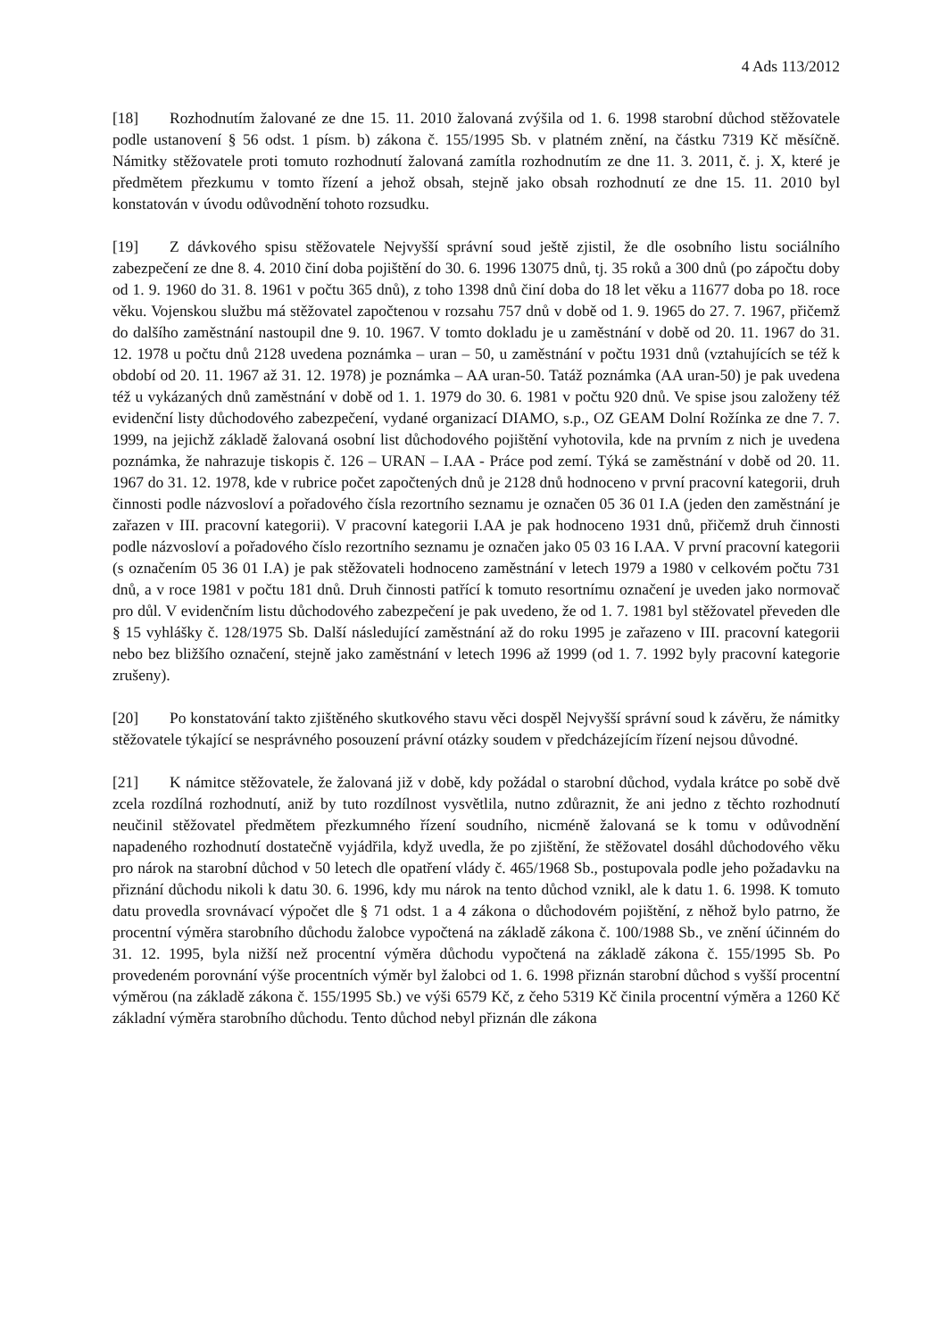4 Ads 113/2012
[18] Rozhodnutím žalované ze dne 15. 11. 2010 žalovaná zvýšila od 1. 6. 1998 starobní důchod stěžovatele podle ustanovení § 56 odst. 1 písm. b) zákona č. 155/1995 Sb. v platném znění, na částku 7319 Kč měsíčně. Námitky stěžovatele proti tomuto rozhodnutí žalovaná zamítla rozhodnutím ze dne 11. 3. 2011, č. j. X, které je předmětem přezkumu v tomto řízení a jehož obsah, stejně jako obsah rozhodnutí ze dne 15. 11. 2010 byl konstatován v úvodu odůvodnění tohoto rozsudku.
[19] Z dávkového spisu stěžovatele Nejvyšší správní soud ještě zjistil, že dle osobního listu sociálního zabezpečení ze dne 8. 4. 2010 činí doba pojištění do 30. 6. 1996 13075 dnů, tj. 35 roků a 300 dnů (po zápočtu doby od 1. 9. 1960 do 31. 8. 1961 v počtu 365 dnů), z toho 1398 dnů činí doba do 18 let věku a 11677 doba po 18. roce věku. Vojenskou službu má stěžovatel započtenou v rozsahu 757 dnů v době od 1. 9. 1965 do 27. 7. 1967, přičemž do dalšího zaměstnání nastoupil dne 9. 10. 1967. V tomto dokladu je u zaměstnání v době od 20. 11. 1967 do 31. 12. 1978 u počtu dnů 2128 uvedena poznámka – uran – 50, u zaměstnání v počtu 1931 dnů (vztahujících se též k období od 20. 11. 1967 až 31. 12. 1978) je poznámka – AA uran-50. Tatáž poznámka (AA uran-50) je pak uvedena též u vykázaných dnů zaměstnání v době od 1. 1. 1979 do 30. 6. 1981 v počtu 920 dnů. Ve spise jsou založeny též evidenční listy důchodového zabezpečení, vydané organizací DIAMO, s.p., OZ GEAM Dolní Rožínka ze dne 7. 7. 1999, na jejichž základě žalovaná osobní list důchodového pojištění vyhotovila, kde na prvním z nich je uvedena poznámka, že nahrazuje tiskopis č. 126 – URAN – I.AA - Práce pod zemí. Týká se zaměstnání v době od 20. 11. 1967 do 31. 12. 1978, kde v rubrice počet započtených dnů je 2128 dnů hodnoceno v první pracovní kategorii, druh činnosti podle názvosloví a pořadového čísla rezortního seznamu je označen 05 36 01 I.A (jeden den zaměstnání je zařazen v III. pracovní kategorii). V pracovní kategorii I.AA je pak hodnoceno 1931 dnů, přičemž druh činnosti podle názvosloví a pořadového číslo rezortního seznamu je označen jako 05 03 16 I.AA. V první pracovní kategorii (s označením 05 36 01 I.A) je pak stěžovateli hodnoceno zaměstnání v letech 1979 a 1980 v celkovém počtu 731 dnů, a v roce 1981 v počtu 181 dnů. Druh činnosti patřící k tomuto resortnímu označení je uveden jako normovač pro důl. V evidenčním listu důchodového zabezpečení je pak uvedeno, že od 1. 7. 1981 byl stěžovatel převeden dle § 15 vyhlášky č. 128/1975 Sb. Další následující zaměstnání až do roku 1995 je zařazeno v III. pracovní kategorii nebo bez bližšího označení, stejně jako zaměstnání v letech 1996 až 1999 (od 1. 7. 1992 byly pracovní kategorie zrušeny).
[20] Po konstatování takto zjištěného skutkového stavu věci dospěl Nejvyšší správní soud k závěru, že námitky stěžovatele týkající se nesprávného posouzení právní otázky soudem v předcházejícím řízení nejsou důvodné.
[21] K námitce stěžovatele, že žalovaná již v době, kdy požádal o starobní důchod, vydala krátce po sobě dvě zcela rozdílná rozhodnutí, aniž by tuto rozdílnost vysvětlila, nutno zdůraznit, že ani jedno z těchto rozhodnutí neučinil stěžovatel předmětem přezkumného řízení soudního, nicméně žalovaná se k tomu v odůvodnění napadeného rozhodnutí dostatečně vyjádřila, když uvedla, že po zjištění, že stěžovatel dosáhl důchodového věku pro nárok na starobní důchod v 50 letech dle opatření vlády č. 465/1968 Sb., postupovala podle jeho požadavku na přiznání důchodu nikoli k datu 30. 6. 1996, kdy mu nárok na tento důchod vznikl, ale k datu 1. 6. 1998. K tomuto datu provedla srovnávací výpočet dle § 71 odst. 1 a 4 zákona o důchodovém pojištění, z něhož bylo patrno, že procentní výměra starobního důchodu žalobce vypočtená na základě zákona č. 100/1988 Sb., ve znění účinném do 31. 12. 1995, byla nižší než procentní výměra důchodu vypočtená na základě zákona č. 155/1995 Sb. Po provedeném porovnání výše procentních výměr byl žalobci od 1. 6. 1998 přiznán starobní důchod s vyšší procentní výměrou (na základě zákona č. 155/1995 Sb.) ve výši 6579 Kč, z čeho 5319 Kč činila procentní výměra a 1260 Kč základní výměra starobního důchodu. Tento důchod nebyl přiznán dle zákona